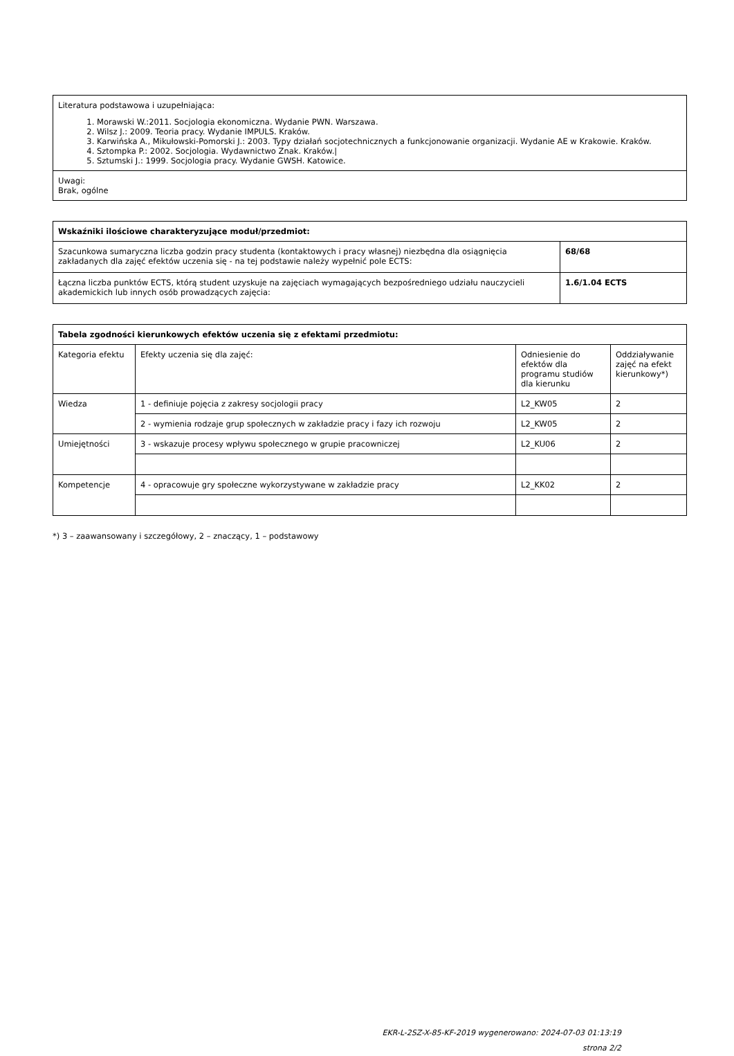| Literatura podstawowa i uzupełniająca: 1. Morawski W.:2011. Socjologia ekonomiczna. Wydanie PWN. Warszawa. 2. Wilsz J.: 2009. Teoria pracy. Wydanie IMPULS. Kraków. 3. Karwińska A., Mikułowski-Pomorski J.: 2003. Typy działań socjotechnicznych a funkcjonowanie organizacji. Wydanie AE w Krakowie. Kraków. 4. Sztompka P.: 2002. Socjologia. Wydawnictwo Znak. Kraków./ 5. Sztumski J.: 1999. Socjologia pracy. Wydanie GWSH. Katowice. |
| Uwagi: Brak, ogólne |
| Wskaźniki ilościowe charakteryzujące moduł/przedmiot: | |
| --- | --- |
| Szacunkowa sumaryczna liczba godzin pracy studenta (kontaktowych i pracy własnej) niezbędna dla osiągnięcia zakładanych dla zajęć efektów uczenia się - na tej podstawie należy wypełnić pole ECTS: | 68/68 |
| Łączna liczba punktów ECTS, którą student uzyskuje na zajęciach wymagających bezpośredniego udziału nauczycieli akademickich lub innych osób prowadzących zajęcia: | 1.6/1.04 ECTS |
| Tabela zgodności kierunkowych efektów uczenia się z efektami przedmiotu: | | | |
| --- | --- | --- | --- |
| Kategoria efektu | Efekty uczenia się dla zajęć: | Odniesienie do efektów dla programu studiów dla kierunku | Oddziaływanie zajęć na efekt kierunkowy*) |
| Wiedza | 1 - definiuje pojęcia z zakresy socjologii pracy | L2_KW05 | 2 |
| | 2 - wymienia rodzaje grup społecznych w zakładzie pracy i fazy ich rozwoju | L2_KW05 | 2 |
| Umiejętności | 3 - wskazuje procesy wpływu społecznego w grupie pracowniczej | L2_KU06 | 2 |
| Kompetencje | 4 - opracowuje gry społeczne wykorzystywane w zakładzie pracy | L2_KK02 | 2 |
*) 3 – zaawansowany i szczegółowy, 2 – znaczący, 1 – podstawowy
EKR-L-2SZ-X-85-KF-2019 wygenerowano: 2024-07-03 01:13:19
strona 2/2